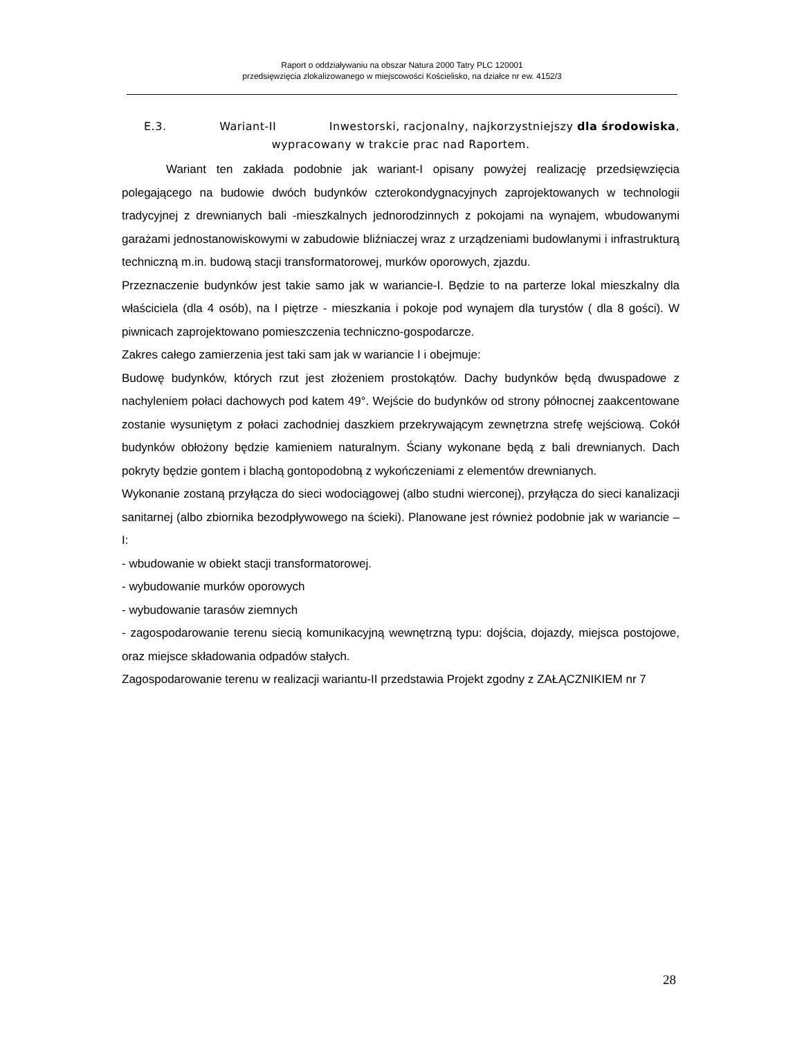Raport o oddziaływaniu na obszar Natura 2000 Tatry PLC 120001
przedsięwzięcia zlokalizowanego w miejscowości Kościelisko, na działce nr ew. 4152/3
E.3. Wariant-II Inwestorski, racjonalny, najkorzystniejszy dla środowiska,
wypracowany w trakcie prac nad Raportem.
Wariant ten zakłada podobnie jak wariant-I opisany powyżej realizację przedsięwzięcia polegającego na budowie dwóch budynków czterokondygnacyjnych zaprojektowanych w technologii tradycyjnej z drewnianych bali -mieszkalnych jednorodzinnych z pokojami na wynajem, wbudowanymi garażami jednostanowiskowymi w zabudowie bliźniaczej wraz z urządzeniami budowlanymi i infrastrukturą techniczną m.in. budową stacji transformatorowej, murków oporowych, zjazdu.
Przeznaczenie budynków jest takie samo jak w wariancie-I. Będzie to na parterze lokal mieszkalny dla właściciela (dla 4 osób), na I piętrze - mieszkania i pokoje pod wynajem dla turystów ( dla 8 gości). W piwnicach zaprojektowano pomieszczenia techniczno-gospodarcze.
Zakres całego zamierzenia jest taki sam jak w wariancie I i obejmuje:
Budowę budynków, których rzut jest złożeniem prostokątów. Dachy budynków będą dwuspadowe z nachyleniem połaci dachowych pod katem 49°. Wejście do budynków od strony północnej zaakcentowane zostanie wysuniętym z połaci zachodniej daszkiem przekrywającym zewnętrzna strefę wejściową. Cokół budynków obłożony będzie kamieniem naturalnym. Ściany wykonane będą z bali drewnianych. Dach pokryty będzie gontem i blachą gontopodobną z wykończeniami z elementów drewnianych.
Wykonanie zostaną przyłącza do sieci wodociągowej (albo studni wierconej), przyłącza do sieci kanalizacji sanitarnej (albo zbiornika bezodpływowego na ścieki). Planowane jest również podobnie jak w wariancie –I:
- wbudowanie w obiekt stacji transformatorowej.
- wybudowanie murków oporowych
- wybudowanie tarasów ziemnych
- zagospodarowanie terenu siecią komunikacyjną wewnętrzną typu: dojścia, dojazdy, miejsca postojowe, oraz miejsce składowania odpadów stałych.
Zagospodarowanie terenu w realizacji wariantu-II przedstawia Projekt zgodny z ZAŁĄCZNIKIEM nr 7
28